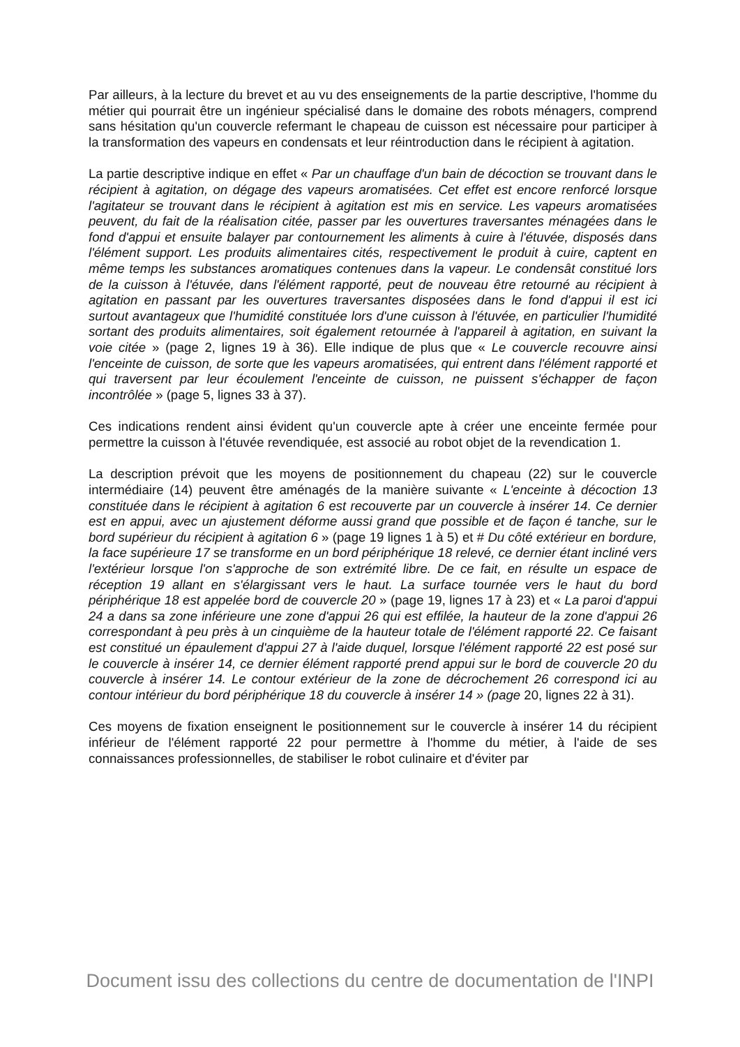Par ailleurs, à la lecture du brevet et au vu des enseignements de la partie descriptive, l'homme du métier qui pourrait être un ingénieur spécialisé dans le domaine des robots ménagers, comprend sans hésitation qu'un couvercle refermant le chapeau de cuisson est nécessaire pour participer à la transformation des vapeurs en condensats et leur réintroduction dans le récipient à agitation.
La partie descriptive indique en effet « Par un chauffage d'un bain de décoction se trouvant dans le récipient à agitation, on dégage des vapeurs aromatisées. Cet effet est encore renforcé lorsque l'agitateur se trouvant dans le récipient à agitation est mis en service. Les vapeurs aromatisées peuvent, du fait de la réalisation citée, passer par les ouvertures traversantes ménagées dans le fond d'appui et ensuite balayer par contournement les aliments à cuire à l'étuvée, disposés dans l'élément support. Les produits alimentaires cités, respectivement le produit à cuire, captent en même temps les substances aromatiques contenues dans la vapeur. Le condensât constitué lors de la cuisson à l'étuvée, dans l'élément rapporté, peut de nouveau être retourné au récipient à agitation en passant par les ouvertures traversantes disposées dans le fond d'appui il est ici surtout avantageux que l'humidité constituée lors d'une cuisson à l'étuvée, en particulier l'humidité sortant des produits alimentaires, soit également retournée à l'appareil à agitation, en suivant la voie citée » (page 2, lignes 19 à 36). Elle indique de plus que « Le couvercle recouvre ainsi l'enceinte de cuisson, de sorte que les vapeurs aromatisées, qui entrent dans l'élément rapporté et qui traversent par leur écoulement l'enceinte de cuisson, ne puissent s'échapper de façon incontrôlée » (page 5, lignes 33 à 37).
Ces indications rendent ainsi évident qu'un couvercle apte à créer une enceinte fermée pour permettre la cuisson à l'étuvée revendiquée, est associé au robot objet de la revendication 1.
La description prévoit que les moyens de positionnement du chapeau (22) sur le couvercle intermédiaire (14) peuvent être aménagés de la manière suivante « L'enceinte à décoction 13 constituée dans le récipient à agitation 6 est recouverte par un couvercle à insérer 14. Ce dernier est en appui, avec un ajustement déforme aussi grand que possible et de façon é tanche, sur le bord supérieur du récipient à agitation 6 » (page 19 lignes 1 à 5) et # Du côté extérieur en bordure, la face supérieure 17 se transforme en un bord périphérique 18 relevé, ce dernier étant incliné vers l'extérieur lorsque l'on s'approche de son extrémité libre. De ce fait, en résulte un espace de réception 19 allant en s'élargissant vers le haut. La surface tournée vers le haut du bord périphérique 18 est appelée bord de couvercle 20 » (page 19, lignes 17 à 23) et « La paroi d'appui 24 a dans sa zone inférieure une zone d'appui 26 qui est effilée, la hauteur de la zone d'appui 26 correspondant à peu près à un cinquième de la hauteur totale de l'élément rapporté 22. Ce faisant est constitué un épaulement d'appui 27 à l'aide duquel, lorsque l'élément rapporté 22 est posé sur le couvercle à insérer 14, ce dernier élément rapporté prend appui sur le bord de couvercle 20 du couvercle à insérer 14. Le contour extérieur de la zone de décrochement 26 correspond ici au contour intérieur du bord périphérique 18 du couvercle à insérer 14 » (page 20, lignes 22 à 31).
Ces moyens de fixation enseignent le positionnement sur le couvercle à insérer 14 du récipient inférieur de l'élément rapporté 22 pour permettre à l'homme du métier, à l'aide de ses connaissances professionnelles, de stabiliser le robot culinaire et d'éviter par
Document issu des collections du centre de documentation de l'INPI